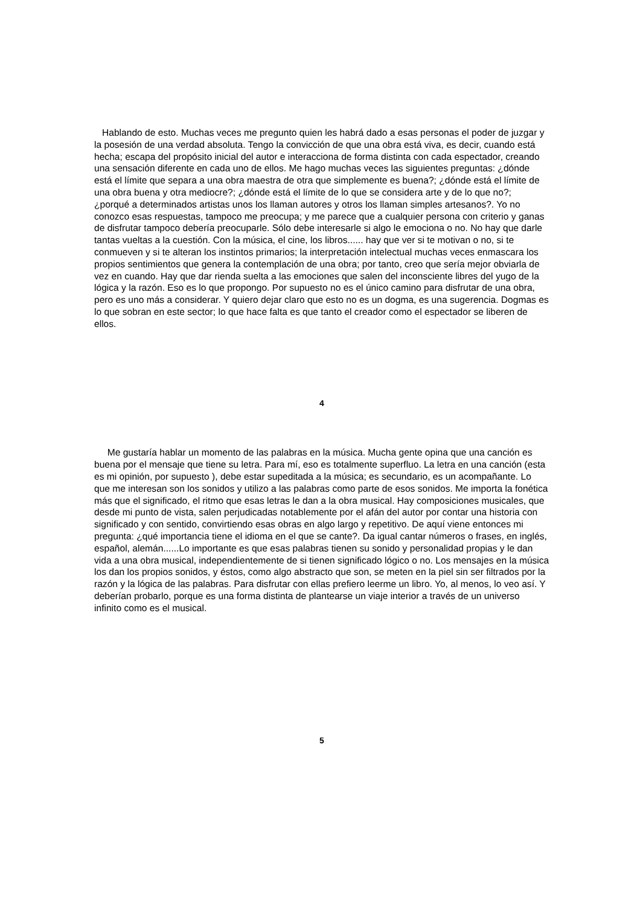Hablando de esto. Muchas veces me pregunto quien les habrá dado a esas personas el poder de juzgar y la posesión de una verdad absoluta. Tengo la convicción de que una obra está viva, es decir, cuando está hecha; escapa del propósito inicial del autor e interacciona de forma distinta con cada espectador, creando una sensación diferente en cada uno de ellos. Me hago muchas veces las siguientes preguntas: ¿dónde está el límite que separa a una obra maestra de otra que simplemente es buena?; ¿dónde está el límite de una obra buena y otra mediocre?; ¿dónde está el límite de lo que se considera arte y de lo que no?; ¿porqué a determinados artistas unos los llaman autores y otros los llaman simples artesanos?. Yo no conozco esas respuestas, tampoco me preocupa; y me parece que a cualquier persona con criterio y ganas de disfrutar tampoco debería preocuparle. Sólo debe interesarle si algo le emociona o no. No hay que darle tantas vueltas a la cuestión. Con la música, el cine, los libros...... hay que ver si te motivan o no, si te conmueven y si te alteran los instintos primarios; la interpretación intelectual muchas veces enmascara los propios sentimientos que genera la contemplación de una obra; por tanto, creo que sería mejor obviarla de vez en cuando. Hay que dar rienda suelta a las emociones que salen del inconsciente libres del yugo de la lógica y la razón. Eso es lo que propongo. Por supuesto no es el único camino para disfrutar de una obra, pero es uno más a considerar. Y quiero dejar claro que esto no es un dogma, es una sugerencia. Dogmas es lo que sobran en este sector; lo que hace falta es que tanto el creador como el espectador se liberen de ellos.
4
Me gustaría hablar un momento de las palabras en la música. Mucha gente opina que una canción es buena por el mensaje que tiene su letra. Para mí, eso es totalmente superfluo. La letra en una canción (esta es mi opinión, por supuesto ), debe estar supeditada a la música; es secundario, es un acompañante. Lo que me interesan son los sonidos y utilizo a las palabras como parte de esos sonidos. Me importa la fonética más que el significado, el ritmo que esas letras le dan a la obra musical. Hay composiciones musicales, que desde mi punto de vista, salen perjudicadas notablemente por el afán del autor por contar una historia con significado y con sentido, convirtiendo esas obras en algo largo y repetitivo. De aquí viene entonces mi pregunta: ¿qué importancia tiene el idioma en el que se cante?. Da igual cantar números o frases, en inglés, español, alemán......Lo importante es que esas palabras tienen su sonido y personalidad propias y le dan vida a una obra musical, independientemente de si tienen significado lógico o no. Los mensajes en la música los dan los propios sonidos, y éstos, como algo abstracto que son, se meten en la piel sin ser filtrados por la razón y la lógica de las palabras. Para disfrutar con ellas prefiero leerme un libro. Yo, al menos, lo veo así. Y deberían probarlo, porque es una forma distinta de plantearse un viaje interior a través de un universo infinito como es el musical.
5